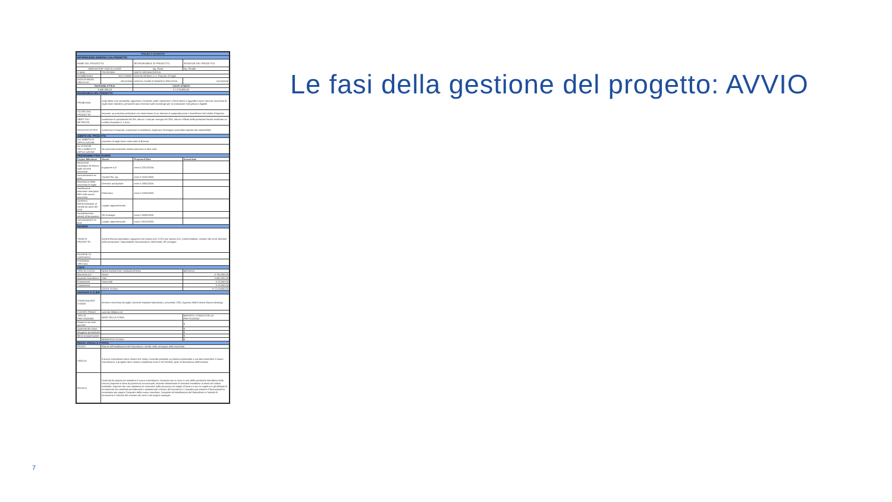| PROJECT CHARTER | | | |
| --- | --- | --- | --- |
| INFORMAZIONI GENERALI SUL PROGETTO | | | |
| NOME DEL PROGETTO: | | RESPONSABILE DI PROGETTO: | SPONSOR DEL PROGETTO: |
| INNOVATION* TAGLIO LASER | | Ing. Rossi | Sig. Rinaldi |
| E-MAIL: | TELEFONO: | UNITÀ ORGANIZZATIVA | |
| email@email.it | 333 1234567 | Azienda Alfabeta s.r.l., Reparto di Taglio | |
| DATA DI INIZIO PREVISTA | 20/11/2024 | DATA DI COMPLETAMENTO PREVISTA | 31/12/2026 |
| RISPARMI ATTESI | | COSTI STIMATI | |
| € 445.000,00 | | € 1.274.800,00 | |
| PANORAMICA DEL PROGETTO | | | |
| PROBLEMA | negli ultimi anni competitor aggressivi; l'azienda vuole mantenere i clienti storici e aggredire nuovi mercati; macchina di taglio laser obsoleta; personale poco formato sulle tecnologie per la transizione energetica e digitale | | |
| SCOPO DEL PROGETTO | innovare un processo produttivo con inserimento di un sistema di autoproduzione e beneficiare del credito d'imposta | | |
| OBIETTIVI / METRICHE | aumentare la produttività del 3%; ridurre i costi per energia del 20%; ridurre l'effetto della pressione fiscale mediante un credito d'imposta in 2 anni | | |
| RISULTATI ATTESI | aumentare il fatturato; aumentare la redditività; migliorare l'immagine aziendale rispetto alla sostenibilità | | |
| AMBITO DEL PROGETTO | | | |
| ALL'AMBITO DI APPLICAZIONE | processo di taglio laser nella sede di Brescia | | |
| AL DI FUORI DELL'AMBITO DI APPLICAZIONE | altri processi aziendali; stesso processo in altre sedi | | |
| PROGRAMMA PROVVISORIO | | | |
| Project Milestone | Owner | Proposed Date | Actual date |
| attivazione campagna di misura sulle vecchie macchine | Ingegnere 4.0 | entro il 20/11/2024 | |
| comunicazione ex ante | Società Fin. Ag. | entro il 31/01/2025 | |
| dismissione della macchina di taglio | Direttore produzione | entro il 28/02/2025 | |
| installazione misuratori energetici MID sulla nuova macchina | Elettricista | entro il 15/03/2025 | |
| conferma dell'ammissione al credito da parte del GSE | Legale rappresentante | | |
| completamento attività di formazione | HR manager | entro il 30/09/2026 | |
| comunicazione ex post | Legale rappresentante | entro il 30/10/2026 | |
| RISORSE | | | |
| TEAM DI PROGETTO | società finanza agevolata; ingegnere per pratica 4.0; ESCO per pratica 5.0; commercialista; revisore dei conti; direttore della produzione; responsabile manutenzione; elettricista; HR manager | | |
| RISORSE DI SUPPORTO | | | |
| ESIGENZE SPECIALI | | | |
| COSTI | | | |
| TIPO DI COSTO | NOMI FORNITORI / MANODOPERA | | IMPORTO |
| Macchina 4.0 | Tesso | | € 760.000,00 |
| Impianto fotovoltaico | Sole | | € 450.000,00 |
| Formazione | Università | | € 20.000,00 |
| Consulenza | | | € 20.000,00 |
| | COSTI TOTALI | | € 1.274.800,00 |
| VANTAGGI E CLIENTI | | | |
| STAKEHOLDER CHIAVE | fornitore macchina da taglio; fornitore impianto fotovoltaico; università; GSE; Agenzia delle Entrate; Banca (leasing) | | |
| CLIENTE FINALE | azienda Alfabeta srl | | |
| TIPO DI PRESTAZIONE | BASE DELLA STIMA | | IMPORTO STIMATO DELLE PRESTAZIONI |
| Risparmi sui costi specifici | | | $ |
| Aumento dei ricavi | | | $ |
| Maggiore produttività | | | $ |
| Meno manutenzione | | | $ |
| | BENEFICIO TOTALE | | $ |
| RISCHI, VINCOLI E IPOTESI | | | |
| RISCHI | Ritardi nell'installazione del fotovoltaico, ritardo nella consegna della macchina | | |
| VINCOLI | il nuovo macchinario deve essere 4.0 ready; l'azienda possiede un sistema gestionale a cui interconnettere il nuovo macchinario; il progetto deve essere completato entro il 31/12/2026, pena la decadenza dell'incentivo | | |
| IPOTESI | l'azienda ha spazio per installare il nuovo macchinario; l'azienda non si trova in una delle condizioni interdittive della misura (imprese in stato di procedura concorsuale, imprese destinatarie di sanzioni interdittive ai sensi del codice antimafia, imprese che non rispettano le normative sulla sicurezza nei luoghi di lavoro o non in regola con gli obblighi di versamento dei contributi previdenziali e assistenziali a favore dei lavoratori.) L'azienda può ottenere il finanziamento necessario per pagare l'acquisto della nuova macchina, l'acquisto ed installazione del fotovoltaico e l'attività di formazione e l'attività del revisore dei conti e del project manager. | | |
Le fasi della gestione del progetto: AVVIO
7